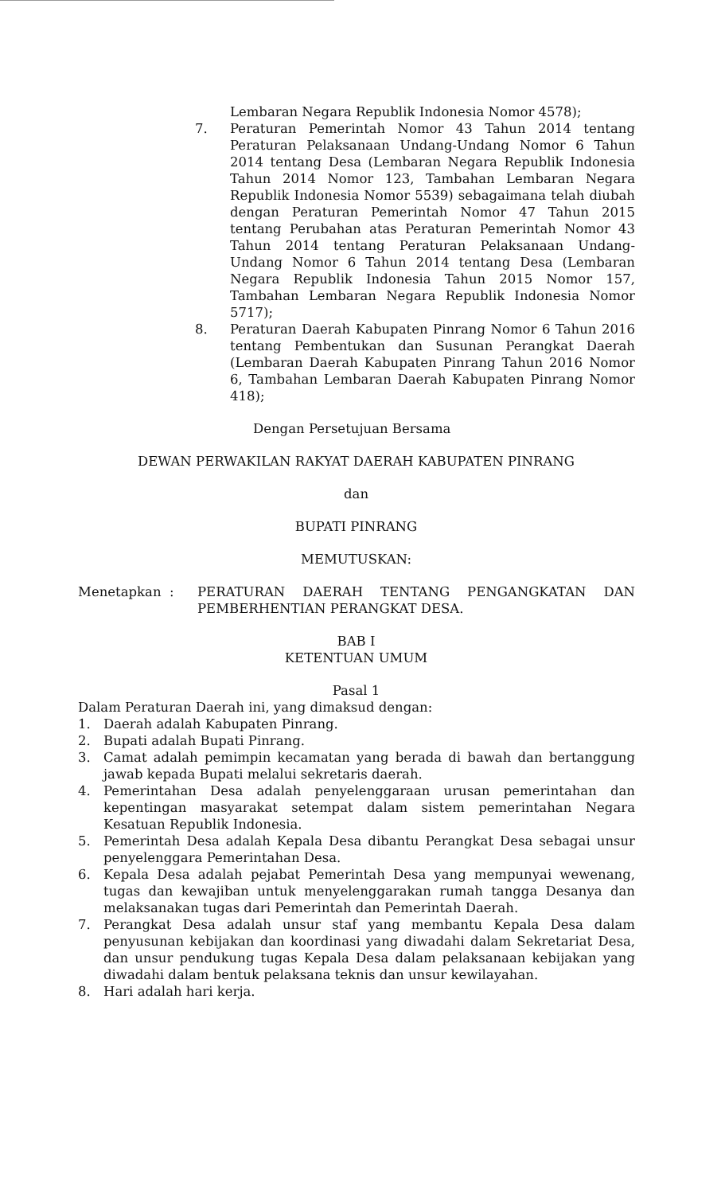Lembaran Negara Republik Indonesia Nomor 4578);
7. Peraturan Pemerintah Nomor 43 Tahun 2014 tentang Peraturan Pelaksanaan Undang-Undang Nomor 6 Tahun 2014 tentang Desa (Lembaran Negara Republik Indonesia Tahun 2014 Nomor 123, Tambahan Lembaran Negara Republik Indonesia Nomor 5539) sebagaimana telah diubah dengan Peraturan Pemerintah Nomor 47 Tahun 2015 tentang Perubahan atas Peraturan Pemerintah Nomor 43 Tahun 2014 tentang Peraturan Pelaksanaan Undang-Undang Nomor 6 Tahun 2014 tentang Desa (Lembaran Negara Republik Indonesia Tahun 2015 Nomor 157, Tambahan Lembaran Negara Republik Indonesia Nomor 5717);
8. Peraturan Daerah Kabupaten Pinrang Nomor 6 Tahun 2016 tentang Pembentukan dan Susunan Perangkat Daerah (Lembaran Daerah Kabupaten Pinrang Tahun 2016 Nomor 6, Tambahan Lembaran Daerah Kabupaten Pinrang Nomor 418);
Dengan Persetujuan Bersama
DEWAN PERWAKILAN RAKYAT DAERAH KABUPATEN PINRANG
dan
BUPATI PINRANG
MEMUTUSKAN:
Menetapkan : PERATURAN DAERAH TENTANG PENGANGKATAN DAN PEMBERHENTIAN PERANGKAT DESA.
BAB I
KETENTUAN UMUM
Pasal 1
Dalam Peraturan Daerah ini, yang dimaksud dengan:
1. Daerah adalah Kabupaten Pinrang.
2. Bupati adalah Bupati Pinrang.
3. Camat adalah pemimpin kecamatan yang berada di bawah dan bertanggung jawab kepada Bupati melalui sekretaris daerah.
4. Pemerintahan Desa adalah penyelenggaraan urusan pemerintahan dan kepentingan masyarakat setempat dalam sistem pemerintahan Negara Kesatuan Republik Indonesia.
5. Pemerintah Desa adalah Kepala Desa dibantu Perangkat Desa sebagai unsur penyelenggara Pemerintahan Desa.
6. Kepala Desa adalah pejabat Pemerintah Desa yang mempunyai wewenang, tugas dan kewajiban untuk menyelenggarakan rumah tangga Desanya dan melaksanakan tugas dari Pemerintah dan Pemerintah Daerah.
7. Perangkat Desa adalah unsur staf yang membantu Kepala Desa dalam penyusunan kebijakan dan koordinasi yang diwadahi dalam Sekretariat Desa, dan unsur pendukung tugas Kepala Desa dalam pelaksanaan kebijakan yang diwadahi dalam bentuk pelaksana teknis dan unsur kewilayahan.
8. Hari adalah hari kerja.